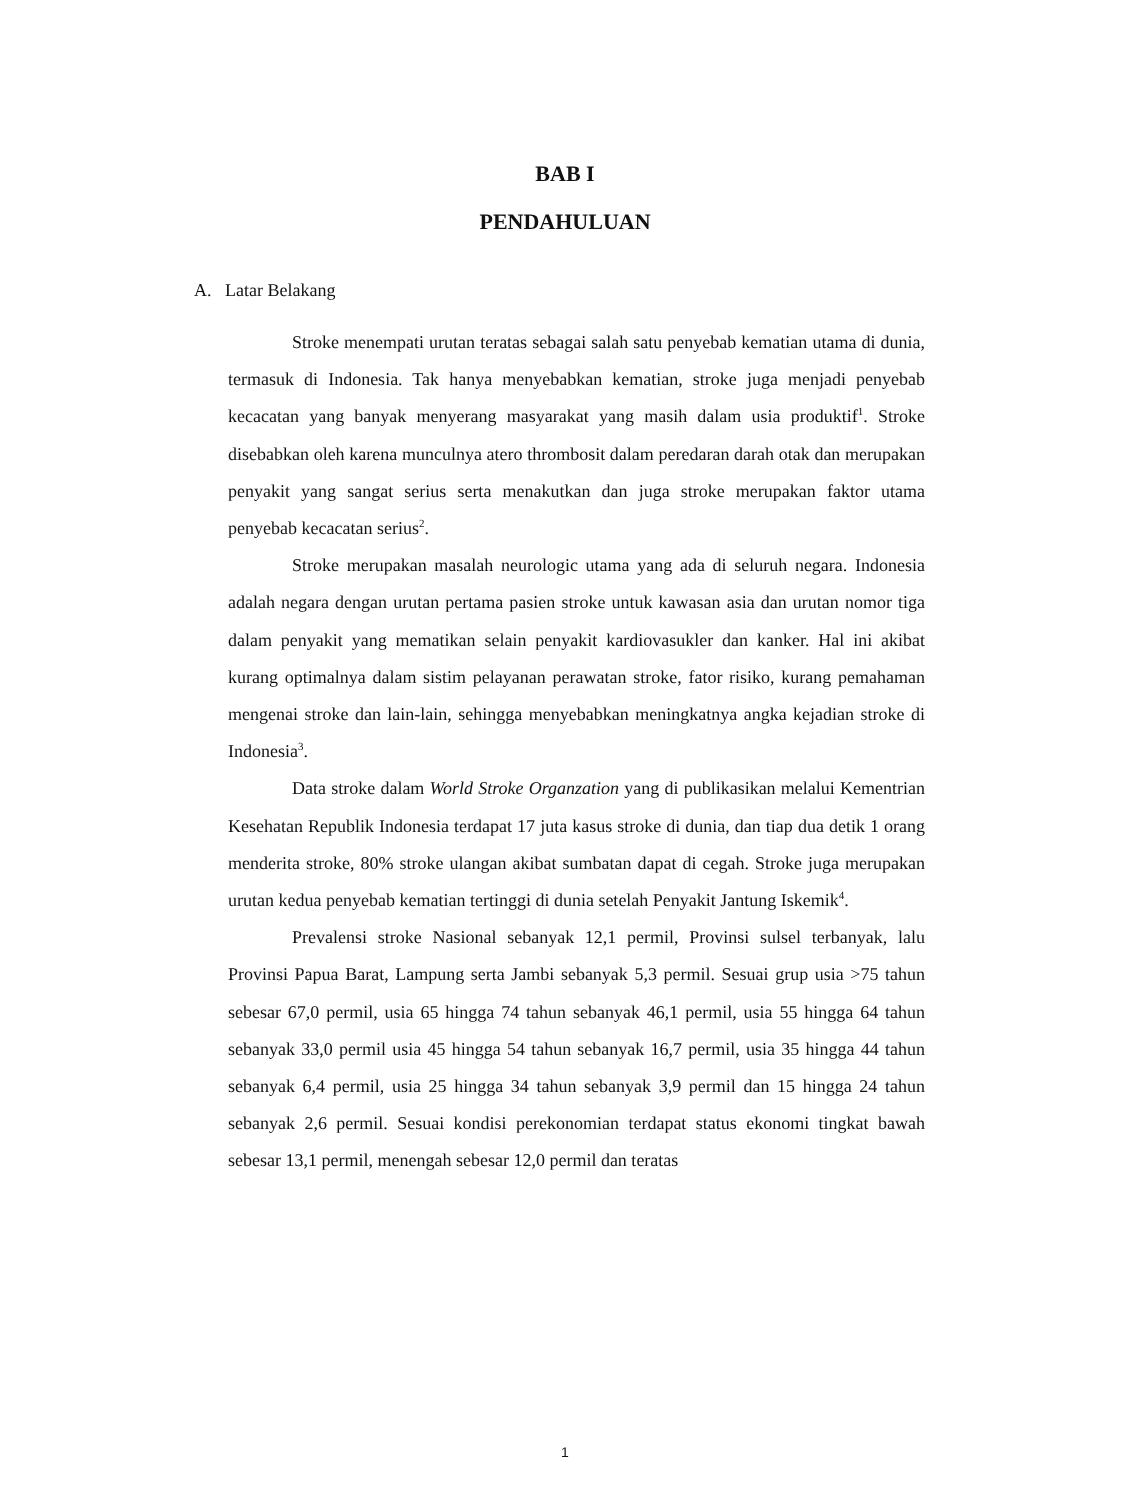BAB I
PENDAHULUAN
A. Latar Belakang
Stroke menempati urutan teratas sebagai salah satu penyebab kematian utama di dunia, termasuk di Indonesia. Tak hanya menyebabkan kematian, stroke juga menjadi penyebab kecacatan yang banyak menyerang masyarakat yang masih dalam usia produktif<sup>1</sup>. Stroke disebabkan oleh karena munculnya atero thrombosit dalam peredaran darah otak dan merupakan penyakit yang sangat serius serta menakutkan dan juga stroke merupakan faktor utama penyebab kecacatan serius<sup>2</sup>.
Stroke merupakan masalah neurologic utama yang ada di seluruh negara. Indonesia adalah negara dengan urutan pertama pasien stroke untuk kawasan asia dan urutan nomor tiga dalam penyakit yang mematikan selain penyakit kardiovasukler dan kanker. Hal ini akibat kurang optimalnya dalam sistim pelayanan perawatan stroke, fator risiko, kurang pemahaman mengenai stroke dan lain-lain, sehingga menyebabkan meningkatnya angka kejadian stroke di Indonesia<sup>3</sup>.
Data stroke dalam World Stroke Organzation yang di publikasikan melalui Kementrian Kesehatan Republik Indonesia terdapat 17 juta kasus stroke di dunia, dan tiap dua detik 1 orang menderita stroke, 80% stroke ulangan akibat sumbatan dapat di cegah. Stroke juga merupakan urutan kedua penyebab kematian tertinggi di dunia setelah Penyakit Jantung Iskemik<sup>4</sup>.
Prevalensi stroke Nasional sebanyak 12,1 permil, Provinsi sulsel terbanyak, lalu Provinsi Papua Barat, Lampung serta Jambi sebanyak 5,3 permil. Sesuai grup usia >75 tahun sebesar 67,0 permil, usia 65 hingga 74 tahun sebanyak 46,1 permil, usia 55 hingga 64 tahun sebanyak 33,0 permil usia 45 hingga 54 tahun sebanyak 16,7 permil, usia 35 hingga 44 tahun sebanyak 6,4 permil, usia 25 hingga 34 tahun sebanyak 3,9 permil dan 15 hingga 24 tahun sebanyak 2,6 permil. Sesuai kondisi perekonomian terdapat status ekonomi tingkat bawah sebesar 13,1 permil, menengah sebesar 12,0 permil dan teratas
1